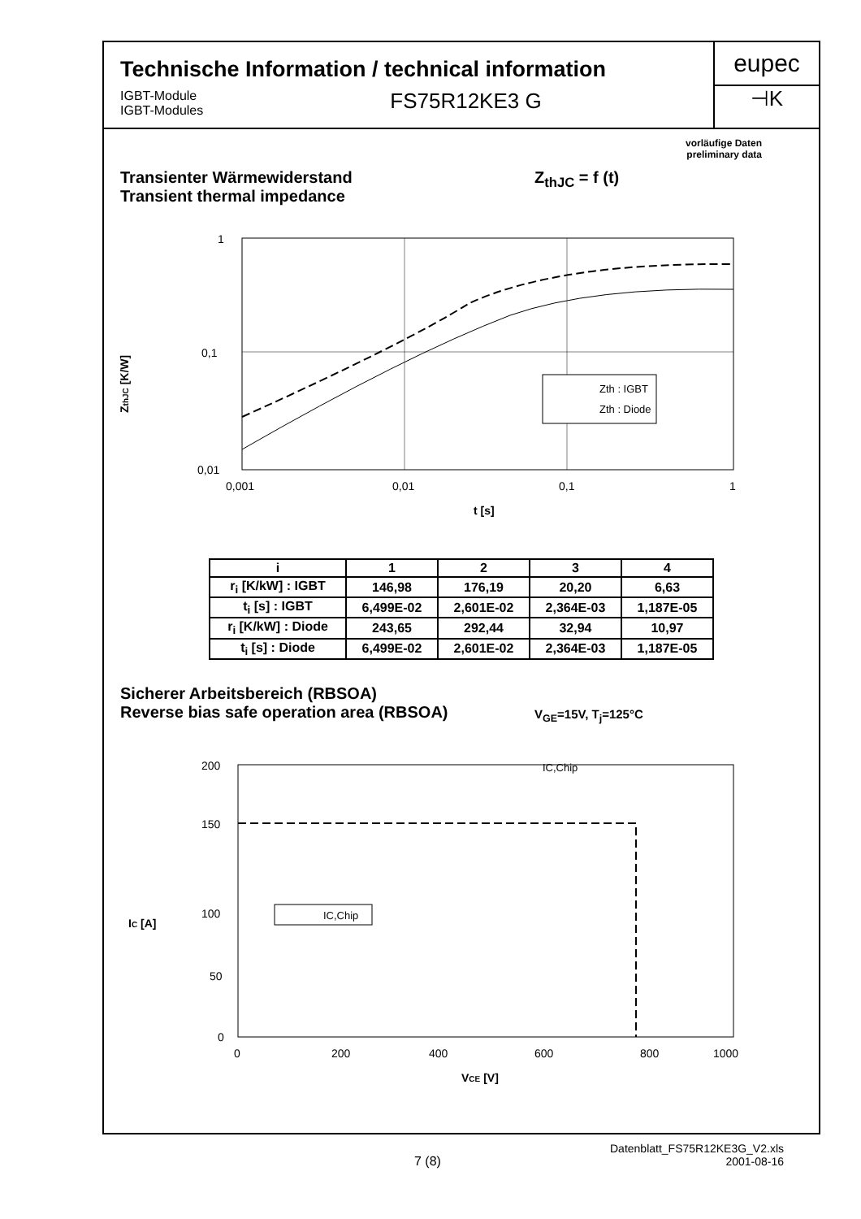Technische Information / technical information
IGBT-Module
IGBT-Modules
FS75R12KE3 G
eupec
⊣K
vorläufige Daten
preliminary data
Transienter Wärmewiderstand
Transient thermal impedance
Z<sub>thJC</sub> = f (t)
ZthJC [K/W]
1
0,1
0,01
0,001
0,01
0,1
1
t [s]
Zth : IGBT
Zth : Diode
| i | 1 | 2 | 3 | 4 |
| --- | --- | --- | --- | --- |
| r<sub>i</sub> [K/kW] : IGBT | 146,98 | 176,19 | 20,20 | 6,63 |
| t<sub>i</sub> [s] : IGBT | 6,499E-02 | 2,601E-02 | 2,364E-03 | 1,187E-05 |
| r<sub>i</sub> [K/kW] : Diode | 243,65 | 292,44 | 32,94 | 10,97 |
| t<sub>i</sub> [s] : Diode | 6,499E-02 | 2,601E-02 | 2,364E-03 | 1,187E-05 |
Sicherer Arbeitsbereich (RBSOA)
Reverse bias safe operation area (RBSOA)
V<sub>GE</sub>=15V, T<sub>j</sub>=125°C
IC [A]
200
150
100
50
0
0
200
400
600
800
1000
IC,Chip
IC,Chip
VCE [V]
7 (8)
Datenblatt_FS75R12KE3G_V2.xls
2001-08-16